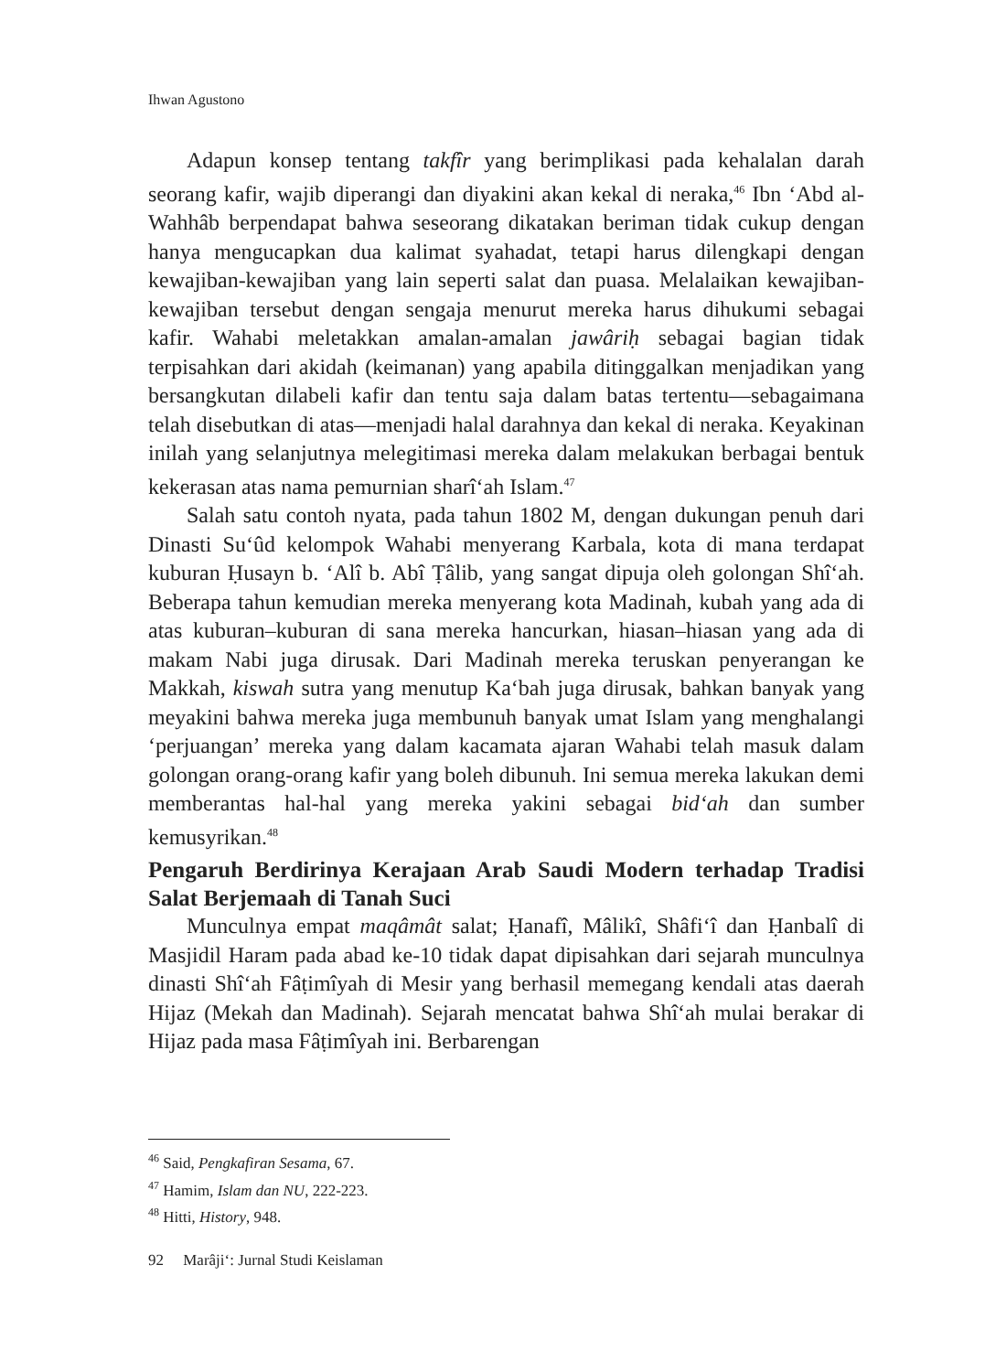Ihwan Agustono
Adapun konsep tentang takfîr yang berimplikasi pada kehalalan darah seorang kafir, wajib diperangi dan diyakini akan kekal di neraka,<sup>46</sup> Ibn ‘Abd al-Wahhâb berpendapat bahwa seseorang dikatakan beriman tidak cukup dengan hanya mengucapkan dua kalimat syahadat, tetapi harus dilengkapi dengan kewajiban-kewajiban yang lain seperti salat dan puasa. Melalaikan kewajiban-kewajiban tersebut dengan sengaja menurut mereka harus dihukumi sebagai kafir. Wahabi meletakkan amalan-amalan jawâriḥ sebagai bagian tidak terpisahkan dari akidah (keimanan) yang apabila ditinggalkan menjadikan yang bersangkutan dilabeli kafir dan tentu saja dalam batas tertentu—sebagaimana telah disebutkan di atas—menjadi halal darahnya dan kekal di neraka. Keyakinan inilah yang selanjutnya melegitimasi mereka dalam melakukan berbagai bentuk kekerasan atas nama pemurnian sharî‘ah Islam.<sup>47</sup>
Salah satu contoh nyata, pada tahun 1802 M, dengan dukungan penuh dari Dinasti Su‘ûd kelompok Wahabi menyerang Karbala, kota di mana terdapat kuburan Ḥusayn b. ‘Alî b. Abî Ṭâlib, yang sangat dipuja oleh golongan Shî‘ah. Beberapa tahun kemudian mereka menyerang kota Madinah, kubah yang ada di atas kuburan–kuburan di sana mereka hancurkan, hiasan–hiasan yang ada di makam Nabi juga dirusak. Dari Madinah mereka teruskan penyerangan ke Makkah, kiswah sutra yang menutup Ka‘bah juga dirusak, bahkan banyak yang meyakini bahwa mereka juga membunuh banyak umat Islam yang menghalangi ‘perjuangan’ mereka yang dalam kacamata ajaran Wahabi telah masuk dalam golongan orang-orang kafir yang boleh dibunuh. Ini semua mereka lakukan demi memberantas hal-hal yang mereka yakini sebagai bid‘ah dan sumber kemusyrikan.<sup>48</sup>
Pengaruh Berdirinya Kerajaan Arab Saudi Modern terhadap Tradisi Salat Berjemaah di Tanah Suci
Munculnya empat maqâmât salat; Ḥanafî, Mâlikî, Shâfi‘î dan Ḥanbalî di Masjidil Haram pada abad ke-10 tidak dapat dipisahkan dari sejarah munculnya dinasti Shî‘ah Fâṭimîyah di Mesir yang berhasil memegang kendali atas daerah Hijaz (Mekah dan Madinah). Sejarah mencatat bahwa Shî‘ah mulai berakar di Hijaz pada masa Fâṭimîyah ini. Berbarengan
<sup>46</sup> Said, Pengkafiran Sesama, 67.
<sup>47</sup> Hamim, Islam dan NU, 222-223.
<sup>48</sup> Hitti, History, 948.
92 Marâji‘: Jurnal Studi Keislaman